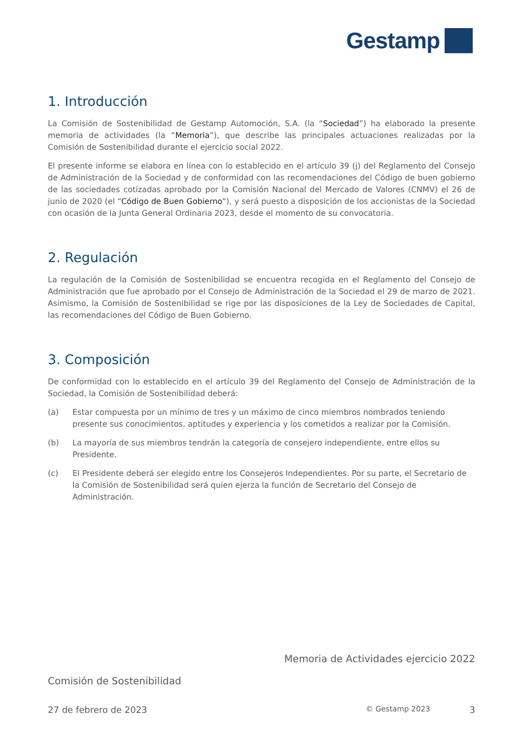Gestamp
1. Introducción
La Comisión de Sostenibilidad de Gestamp Automoción, S.A. (la “Sociedad”) ha elaborado la presente memoria de actividades (la “Memoria”), que describe las principales actuaciones realizadas por la Comisión de Sostenibilidad durante el ejercicio social 2022.
El presente informe se elabora en línea con lo establecido en el artículo 39 (j) del Reglamento del Consejo de Administración de la Sociedad y de conformidad con las recomendaciones del Código de buen gobierno de las sociedades cotizadas aprobado por la Comisión Nacional del Mercado de Valores (CNMV) el 26 de junio de 2020 (el “Código de Buen Gobierno”), y será puesto a disposición de los accionistas de la Sociedad con ocasión de la Junta General Ordinaria 2023, desde el momento de su convocatoria.
2. Regulación
La regulación de la Comisión de Sostenibilidad se encuentra recogida en el Reglamento del Consejo de Administración que fue aprobado por el Consejo de Administración de la Sociedad el 29 de marzo de 2021. Asimismo, la Comisión de Sostenibilidad se rige por las disposiciones de la Ley de Sociedades de Capital, las recomendaciones del Código de Buen Gobierno.
3. Composición
De conformidad con lo establecido en el artículo 39 del Reglamento del Consejo de Administración de la Sociedad, la Comisión de Sostenibilidad deberá:
(a) Estar compuesta por un mínimo de tres y un máximo de cinco miembros nombrados teniendo presente sus conocimientos, aptitudes y experiencia y los cometidos a realizar por la Comisión.
(b) La mayoría de sus miembros tendrán la categoría de consejero independiente, entre ellos su Presidente.
(c) El Presidente deberá ser elegido entre los Consejeros Independientes. Por su parte, el Secretario de la Comisión de Sostenibilidad será quien ejerza la función de Secretario del Consejo de Administración.
Memoria de Actividades ejercicio 2022
Comisión de Sostenibilidad
27 de febrero de 2023 © Gestamp 2023 3